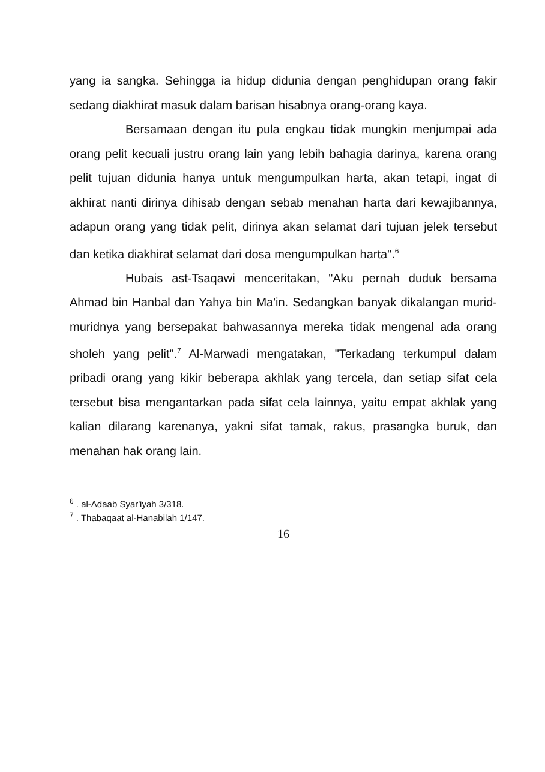yang ia sangka. Sehingga ia hidup didunia dengan penghidupan orang fakir sedang diakhirat masuk dalam barisan hisabnya orang-orang kaya.
Bersamaan dengan itu pula engkau tidak mungkin menjumpai ada orang pelit kecuali justru orang lain yang lebih bahagia darinya, karena orang pelit tujuan didunia hanya untuk mengumpulkan harta, akan tetapi, ingat di akhirat nanti dirinya dihisab dengan sebab menahan harta dari kewajibannya, adapun orang yang tidak pelit, dirinya akan selamat dari tujuan jelek tersebut dan ketika diakhirat selamat dari dosa mengumpulkan harta".<sup>6</sup>
Hubais ast-Tsaqawi menceritakan, "Aku pernah duduk bersama Ahmad bin Hanbal dan Yahya bin Ma'in. Sedangkan banyak dikalangan murid-muridnya yang bersepakat bahwasannya mereka tidak mengenal ada orang sholeh yang pelit".<sup>7</sup> Al-Marwadi mengatakan, "Terkadang terkumpul dalam pribadi orang yang kikir beberapa akhlak yang tercela, dan setiap sifat cela tersebut bisa mengantarkan pada sifat cela lainnya, yaitu empat akhlak yang kalian dilarang karenanya, yakni sifat tamak, rakus, prasangka buruk, dan menahan hak orang lain.
<sup>6</sup> . al-Adaab Syar'iyah 3/318.
<sup>7</sup> . Thabaqaat al-Hanabilah 1/147.
16